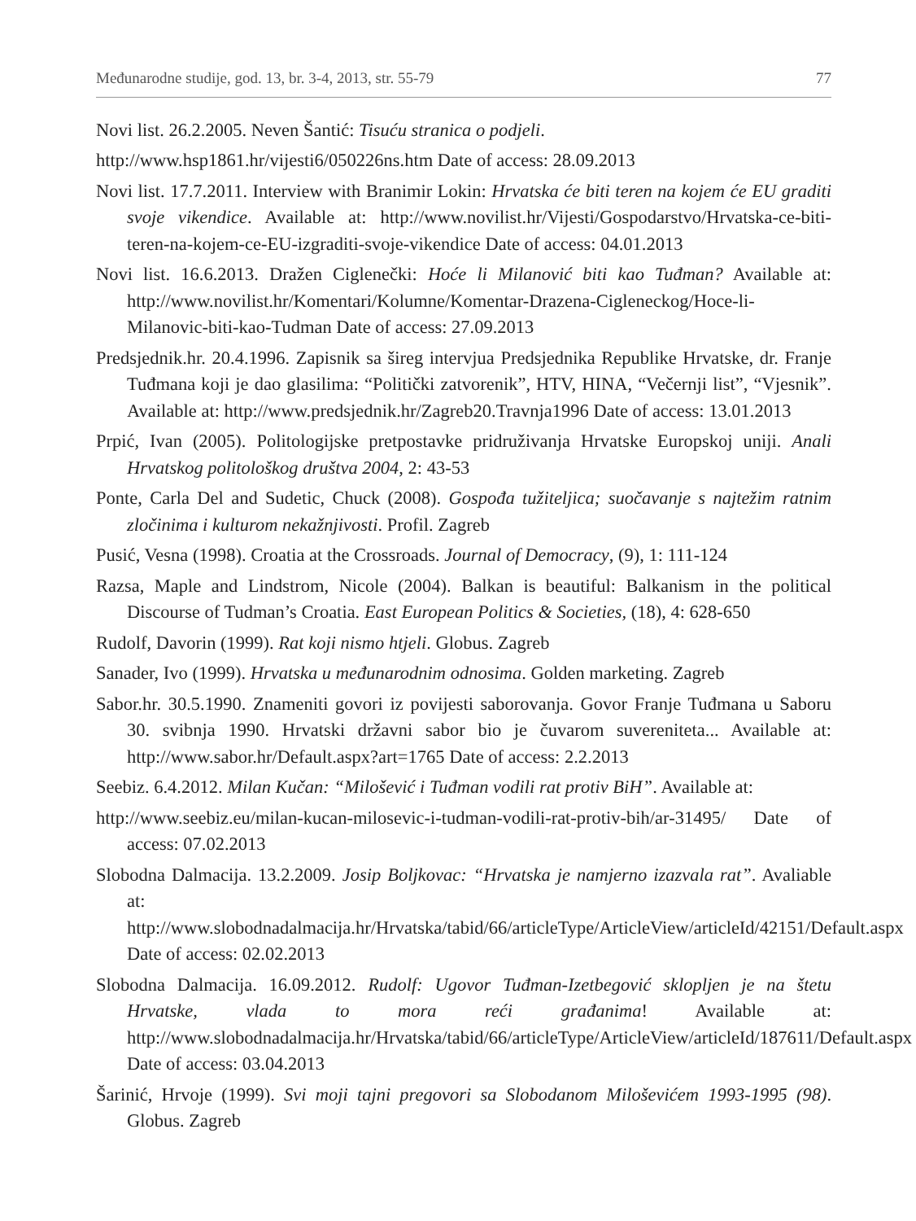Međunarodne studije, god. 13, br. 3-4, 2013, str. 55-79 77
Novi list. 26.2.2005. Neven Šantić: Tisuću stranica o podjeli.
http://www.hsp1861.hr/vijesti6/050226ns.htm Date of access: 28.09.2013
Novi list. 17.7.2011. Interview with Branimir Lokin: Hrvatska će biti teren na kojem će EU graditi svoje vikendice. Available at: http://www.novilist.hr/Vijesti/Gospodarstvo/Hrvatska-ce-biti-teren-na-kojem-ce-EU-izgraditi-svoje-vikendice Date of access: 04.01.2013
Novi list. 16.6.2013. Dražen Ciglenečki: Hoće li Milanović biti kao Tuđman? Available at: http://www.novilist.hr/Komentari/Kolumne/Komentar-Drazena-Cigleneckog/Hoce-li-Milanovic-biti-kao-Tudman Date of access: 27.09.2013
Predsjednik.hr. 20.4.1996. Zapisnik sa šireg intervjua Predsjednika Republike Hrvatske, dr. Franje Tuđmana koji je dao glasilima: “Politički zatvorenik”, HTV, HINA, “Večernji list”, “Vjesnik”. Available at: http://www.predsjednik.hr/Zagreb20.Travnja1996 Date of access: 13.01.2013
Prpić, Ivan (2005). Politologijske pretpostavke pridruživanja Hrvatske Europskoj uniji. Anali Hrvatskog politološkog društva 2004, 2: 43-53
Ponte, Carla Del and Sudetic, Chuck (2008). Gospođa tužiteljica; suočavanje s najtežim ratnim zločinima i kulturom nekažnjivosti. Profil. Zagreb
Pusić, Vesna (1998). Croatia at the Crossroads. Journal of Democracy, (9), 1: 111-124
Razsa, Maple and Lindstrom, Nicole (2004). Balkan is beautiful: Balkanism in the political Discourse of Tudman’s Croatia. East European Politics & Societies, (18), 4: 628-650
Rudolf, Davorin (1999). Rat koji nismo htjeli. Globus. Zagreb
Sanader, Ivo (1999). Hrvatska u međunarodnim odnosima. Golden marketing. Zagreb
Sabor.hr. 30.5.1990. Znameniti govori iz povijesti saborovanja. Govor Franje Tuđmana u Saboru 30. svibnja 1990. Hrvatski državni sabor bio je čuvarom suvereniteta... Available at: http://www.sabor.hr/Default.aspx?art=1765 Date of access: 2.2.2013
Seebiz. 6.4.2012. Milan Kučan: “Milošević i Tuđman vodili rat protiv BiH”. Available at:
http://www.seebiz.eu/milan-kucan-milosevic-i-tudman-vodili-rat-protiv-bih/ar-31495/ Date of access: 07.02.2013
Slobodna Dalmacija. 13.2.2009. Josip Boljkovac: “Hrvatska je namjerno izazvala rat”. Avaliable at: http://www.slobodnadalmacija.hr/Hrvatska/tabid/66/articleType/ArticleView/articleId/42151/Default.aspx Date of access: 02.02.2013
Slobodna Dalmacija. 16.09.2012. Rudolf: Ugovor Tuđman-Izetbegović sklopljen je na štetu Hrvatske, vlada to mora reći građanima! Available at: http://www.slobodnadalmacija.hr/Hrvatska/tabid/66/articleType/ArticleView/articleId/187611/Default.aspx Date of access: 03.04.2013
Šarinić, Hrvoje (1999). Svi moji tajni pregovori sa Slobodanom Miloševićem 1993-1995 (98). Globus. Zagreb